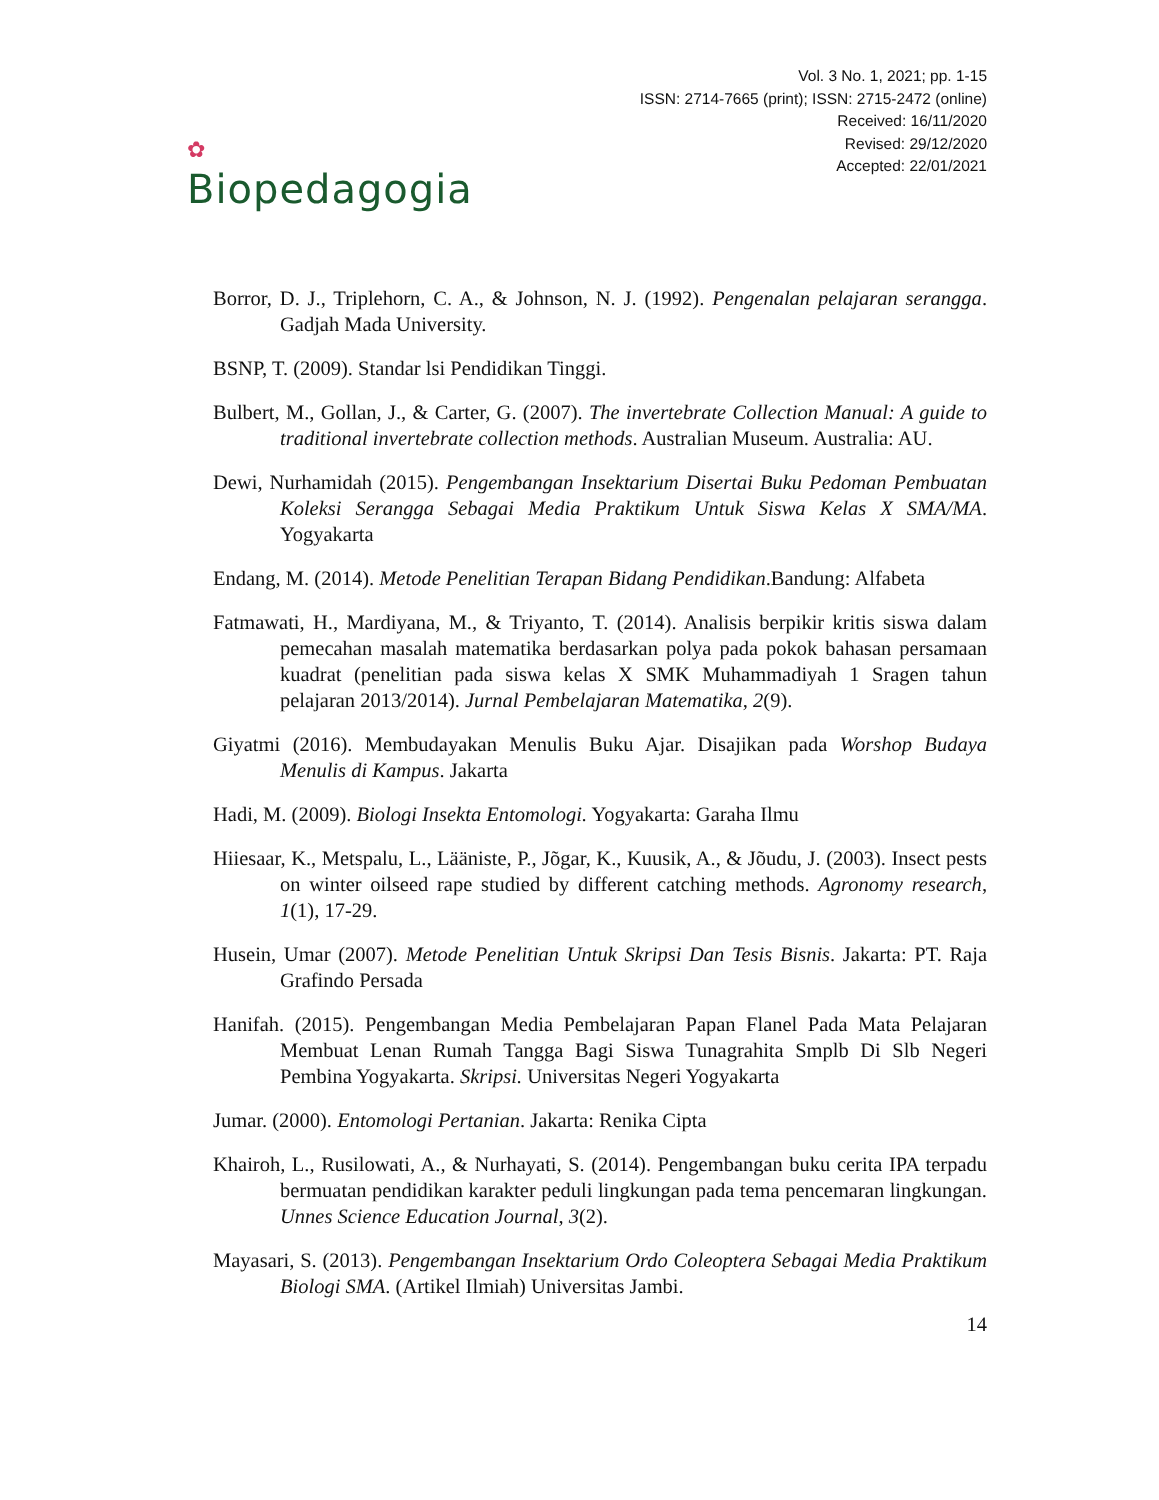✿
Biopedagogia
Vol. 3 No. 1, 2021; pp. 1-15
ISSN: 2714-7665 (print); ISSN: 2715-2472 (online)
Received: 16/11/2020
Revised: 29/12/2020
Accepted: 22/01/2021
Borror, D. J., Triplehorn, C. A., & Johnson, N. J. (1992). Pengenalan pelajaran serangga. Gadjah Mada University.
BSNP, T. (2009). Standar lsi Pendidikan Tinggi.
Bulbert, M., Gollan, J., & Carter, G. (2007). The invertebrate Collection Manual: A guide to traditional invertebrate collection methods. Australian Museum. Australia: AU.
Dewi, Nurhamidah (2015). Pengembangan Insektarium Disertai Buku Pedoman Pembuatan Koleksi Serangga Sebagai Media Praktikum Untuk Siswa Kelas X SMA/MA. Yogyakarta
Endang, M. (2014). Metode Penelitian Terapan Bidang Pendidikan.Bandung: Alfabeta
Fatmawati, H., Mardiyana, M., & Triyanto, T. (2014). Analisis berpikir kritis siswa dalam pemecahan masalah matematika berdasarkan polya pada pokok bahasan persamaan kuadrat (penelitian pada siswa kelas X SMK Muhammadiyah 1 Sragen tahun pelajaran 2013/2014). Jurnal Pembelajaran Matematika, 2(9).
Giyatmi (2016). Membudayakan Menulis Buku Ajar. Disajikan pada Worshop Budaya Menulis di Kampus. Jakarta
Hadi, M. (2009). Biologi Insekta Entomologi. Yogyakarta: Garaha Ilmu
Hiiesaar, K., Metspalu, L., Lääniste, P., Jõgar, K., Kuusik, A., & Jõudu, J. (2003). Insect pests on winter oilseed rape studied by different catching methods. Agronomy research, 1(1), 17-29.
Husein, Umar (2007). Metode Penelitian Untuk Skripsi Dan Tesis Bisnis. Jakarta: PT. Raja Grafindo Persada
Hanifah. (2015). Pengembangan Media Pembelajaran Papan Flanel Pada Mata Pelajaran Membuat Lenan Rumah Tangga Bagi Siswa Tunagrahita Smplb Di Slb Negeri Pembina Yogyakarta. Skripsi. Universitas Negeri Yogyakarta
Jumar. (2000). Entomologi Pertanian. Jakarta: Renika Cipta
Khairoh, L., Rusilowati, A., & Nurhayati, S. (2014). Pengembangan buku cerita IPA terpadu bermuatan pendidikan karakter peduli lingkungan pada tema pencemaran lingkungan. Unnes Science Education Journal, 3(2).
Mayasari, S. (2013). Pengembangan Insektarium Ordo Coleoptera Sebagai Media Praktikum Biologi SMA. (Artikel Ilmiah) Universitas Jambi.
14